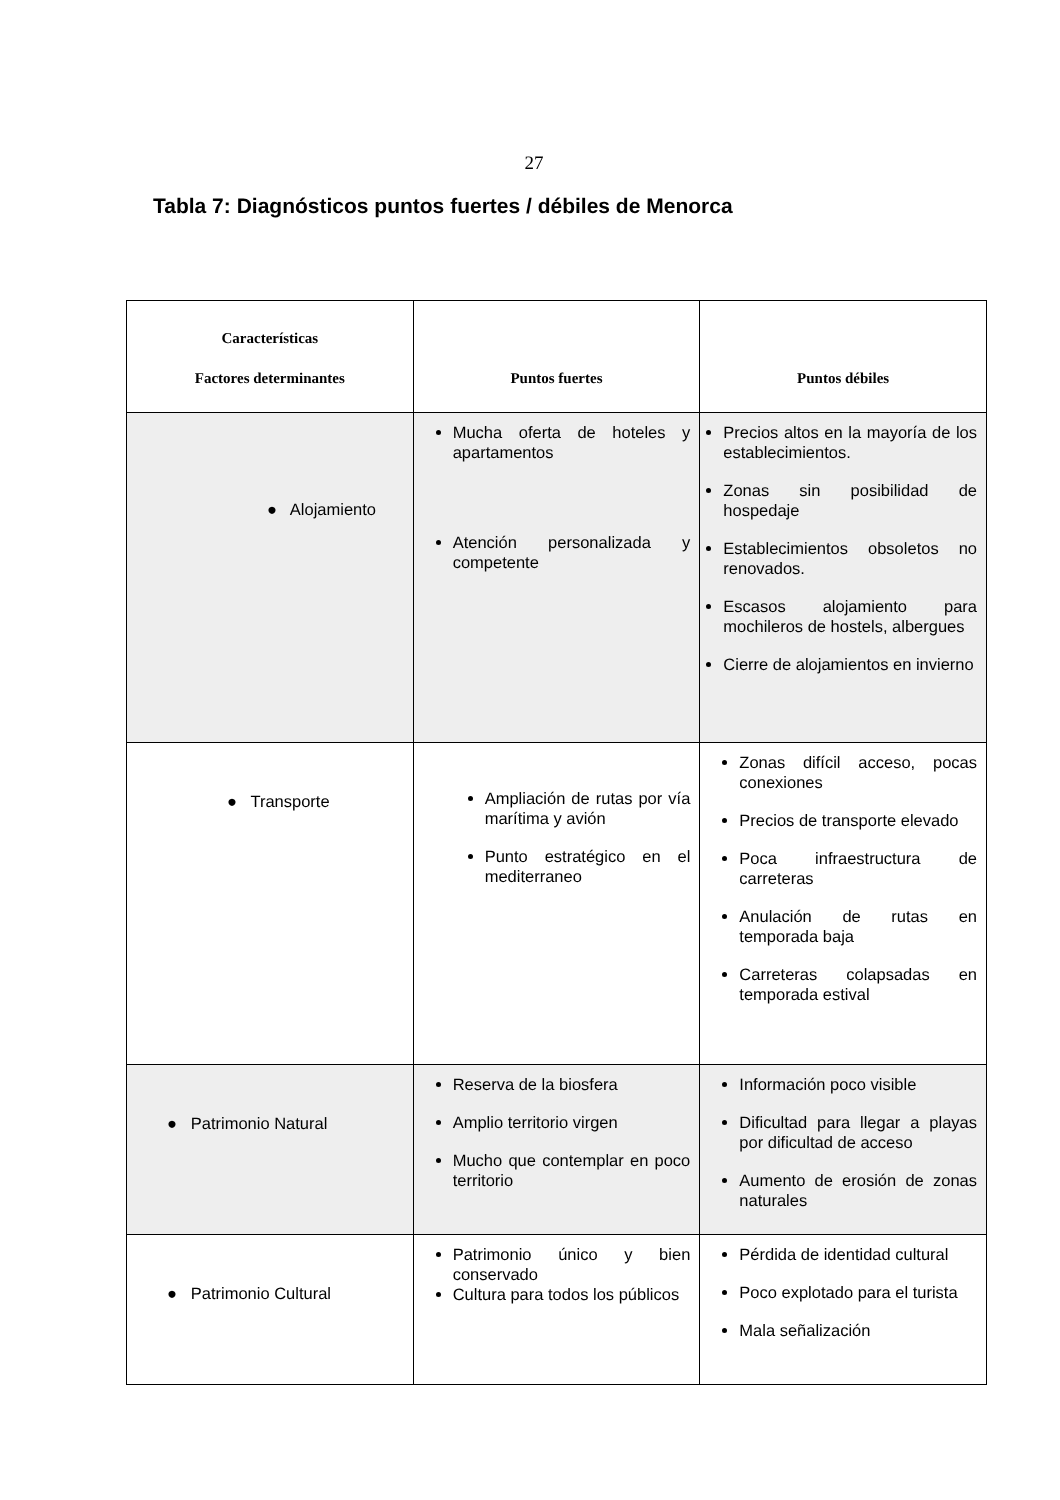27
Tabla 7: Diagnósticos puntos fuertes / débiles de Menorca
| Características Factores determinantes | Puntos fuertes | Puntos débiles |
| --- | --- | --- |
| ● Alojamiento | Mucha oferta de hoteles y apartamentos Atención personalizada y competente | Precios altos en la mayoría de los establecimientos. Zonas sin posibilidad de hospedaje Establecimientos obsoletos no renovados. Escasos alojamiento para mochileros de hostels, albergues Cierre de alojamientos en invierno |
| ● Transporte | Ampliación de rutas por vía marítima y avión Punto estratégico en el mediterraneo | Zonas difícil acceso, pocas conexiones Precios de transporte elevado Poca infraestructura de carreteras Anulación de rutas en temporada baja Carreteras colapsadas en temporada estival |
| ● Patrimonio Natural | Reserva de la biosfera Amplio territorio virgen Mucho que contemplar en poco territorio | Información poco visible Dificultad para llegar a playas por dificultad de acceso Aumento de erosión de zonas naturales |
| ● Patrimonio Cultural | Patrimonio único y bien conservado Cultura para todos los públicos | Pérdida de identidad cultural Poco explotado para el turista Mala señalización |